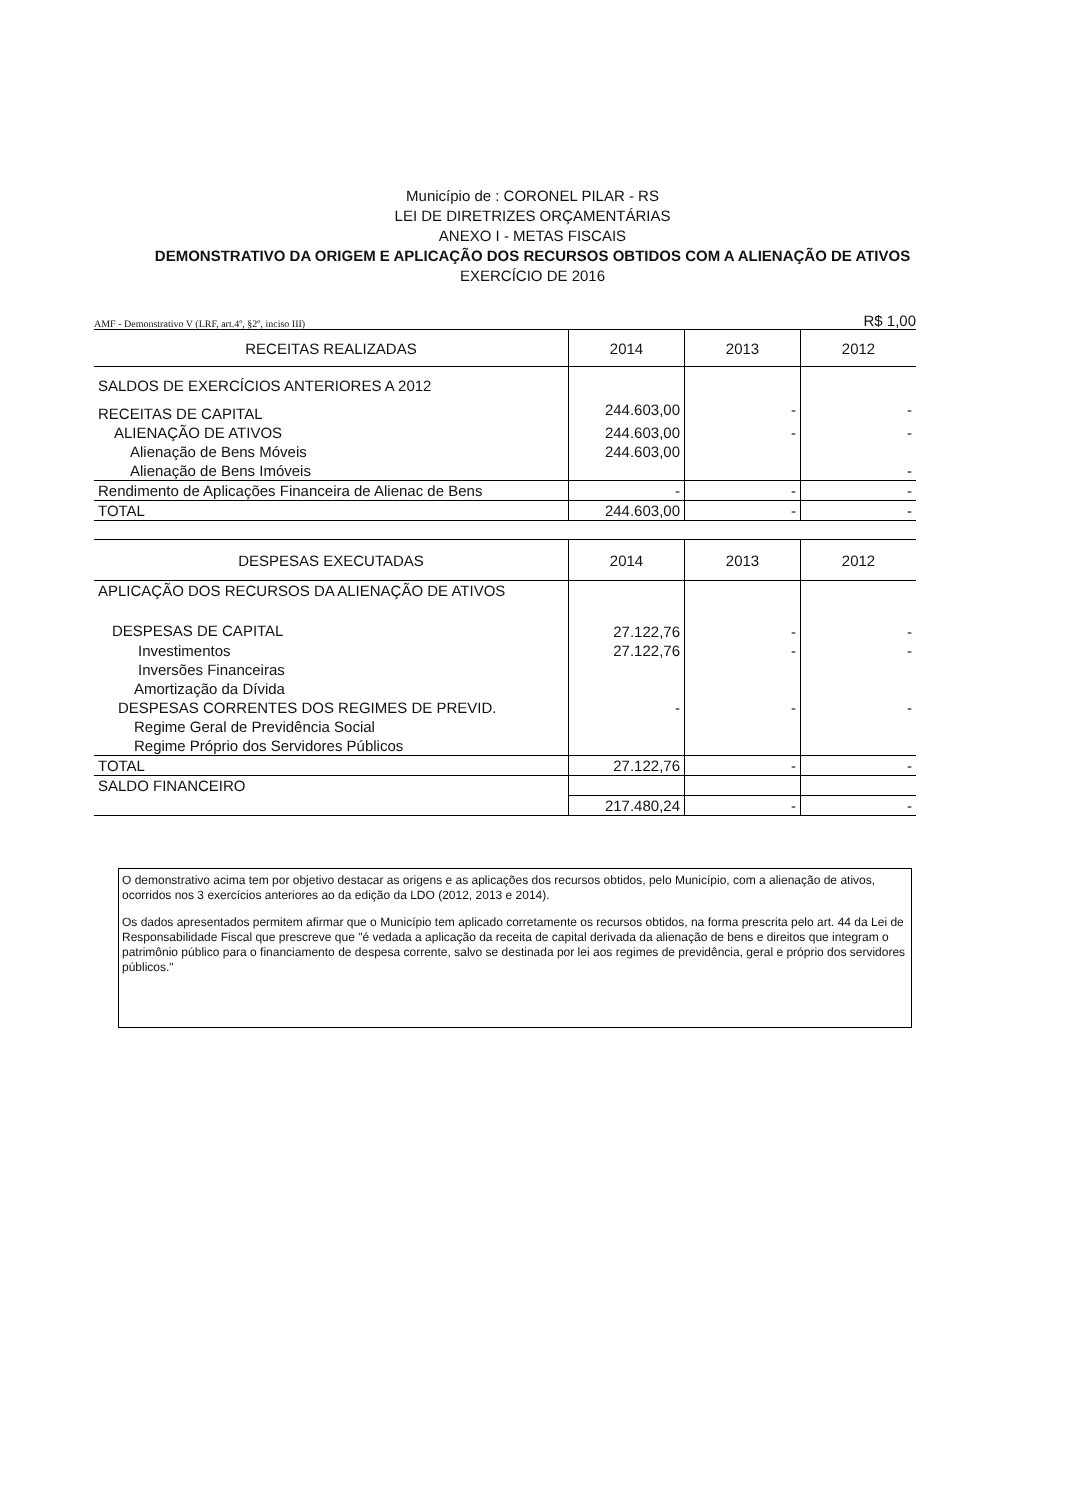Município de : CORONEL PILAR - RS
LEI DE DIRETRIZES ORÇAMENTÁRIAS
ANEXO I - METAS FISCAIS
DEMONSTRATIVO DA ORIGEM E APLICAÇÃO DOS RECURSOS OBTIDOS COM A ALIENAÇÃO DE ATIVOS
EXERCÍCIO DE 2016
AMF - Demonstrativo V (LRF, art.4º, §2º, inciso III) R$ 1,00
| RECEITAS REALIZADAS | 2014 | 2013 | 2012 |
| --- | --- | --- | --- |
| SALDOS DE EXERCÍCIOS ANTERIORES A 2012 | | | |
| RECEITAS DE CAPITAL | 244.603,00 | - | - |
| ALIENAÇÃO DE ATIVOS | 244.603,00 | - | - |
| Alienação de Bens Móveis | 244.603,00 | | |
| Alienação de Bens Imóveis | | | - |
| Rendimento de Aplicações Financeira de Alienac de Bens | - | - | - |
| TOTAL | 244.603,00 | - | - |
| DESPESAS EXECUTADAS | 2014 | 2013 | 2012 |
| --- | --- | --- | --- |
| APLICAÇÃO DOS RECURSOS DA ALIENAÇÃO DE ATIVOS | | | |
| DESPESAS DE CAPITAL | 27.122,76 | - | - |
| Investimentos | 27.122,76 | - | - |
| Inversões Financeiras | | | |
| Amortização da Dívida | | | |
| DESPESAS CORRENTES DOS REGIMES DE PREVID. | - | - | - |
| Regime Geral de Previdência Social | | | |
| Regime Próprio dos Servidores Públicos | | | |
| TOTAL | 27.122,76 | - | - |
| SALDO FINANCEIRO | | | |
| | 217.480,24 | - | - |
O demonstrativo acima tem por objetivo destacar as origens e as aplicações dos recursos obtidos, pelo Município, com a alienação de ativos, ocorridos nos 3 exercícios anteriores ao da edição da LDO (2012, 2013 e 2014).
Os dados apresentados permitem afirmar que o Município tem aplicado corretamente os recursos obtidos, na forma prescrita pelo art. 44 da Lei de Responsabilidade Fiscal que prescreve que "é vedada a aplicação da receita de capital derivada da alienação de bens e direitos que integram o patrimônio público para o financiamento de despesa corrente, salvo se destinada por lei aos regimes de previdência, geral e próprio dos servidores públicos."